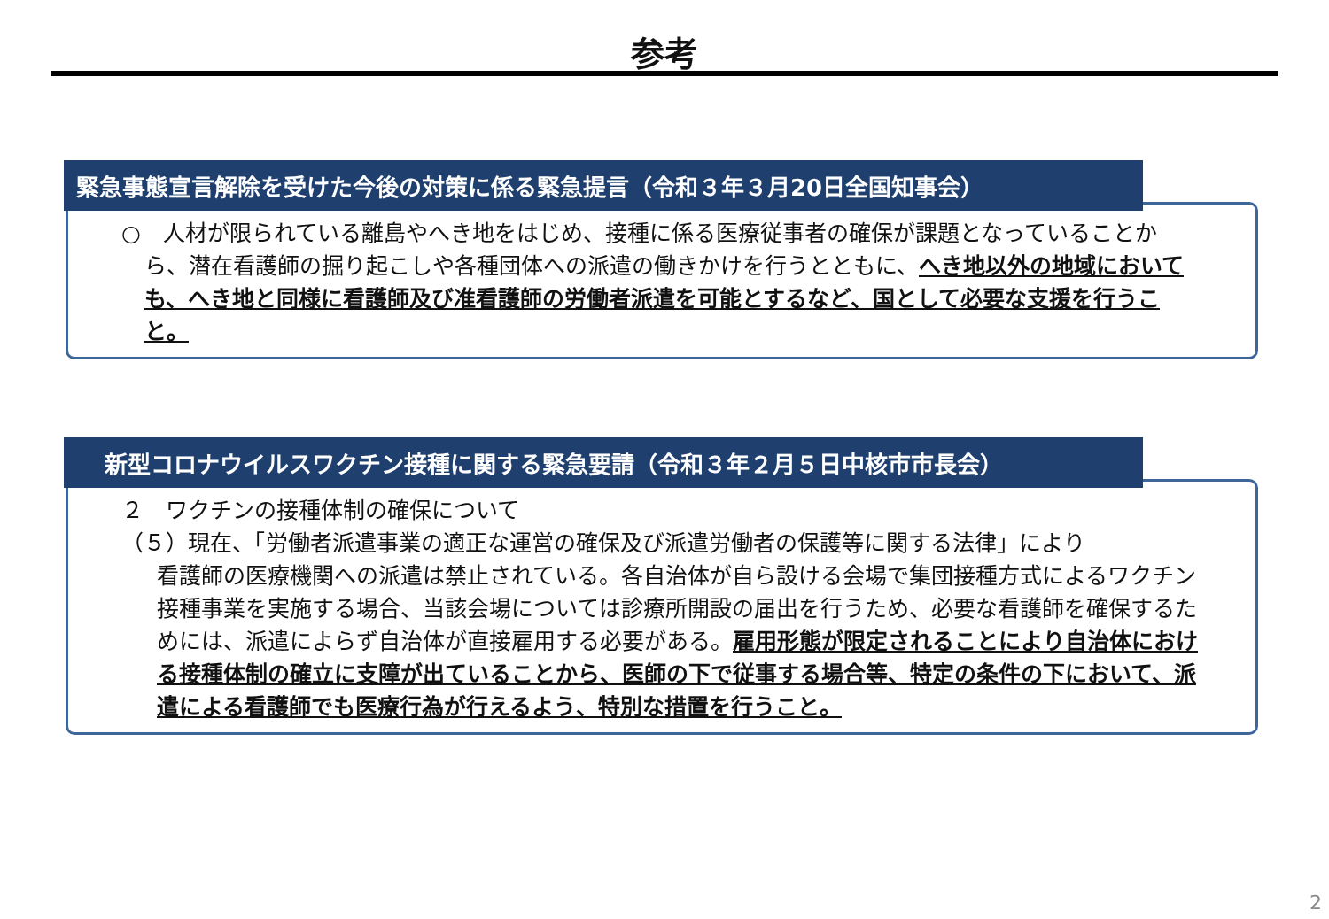参考
緊急事態宣言解除を受けた今後の対策に係る緊急提言（令和３年３月20日全国知事会）
○　人材が限られている離島やへき地をはじめ、接種に係る医療従事者の確保が課題となっていることか
ら、潜在看護師の掘り起こしや各種団体への派遣の働きかけを行うとともに、へき地以外の地域においても、へき地と同様に看護師及び准看護師の労働者派遣を可能とするなど、国として必要な支援を行うこと。
新型コロナウイルスワクチン接種に関する緊急要請（令和３年２月５日中核市市長会）
２　ワクチンの接種体制の確保について
（５）現在、「労働者派遣事業の適正な運営の確保及び派遣労働者の保護等に関する法律」により
看護師の医療機関への派遣は禁止されている。各自治体が自ら設ける会場で集団接種方式によるワクチン接種事業を実施する場合、当該会場については診療所開設の届出を行うため、必要な看護師を確保するためには、派遣によらず自治体が直接雇用する必要がある。雇用形態が限定されることにより自治体における接種体制の確立に支障が出ていることから、医師の下で従事する場合等、特定の条件の下において、派遣による看護師でも医療行為が行えるよう、特別な措置を行うこと。
2